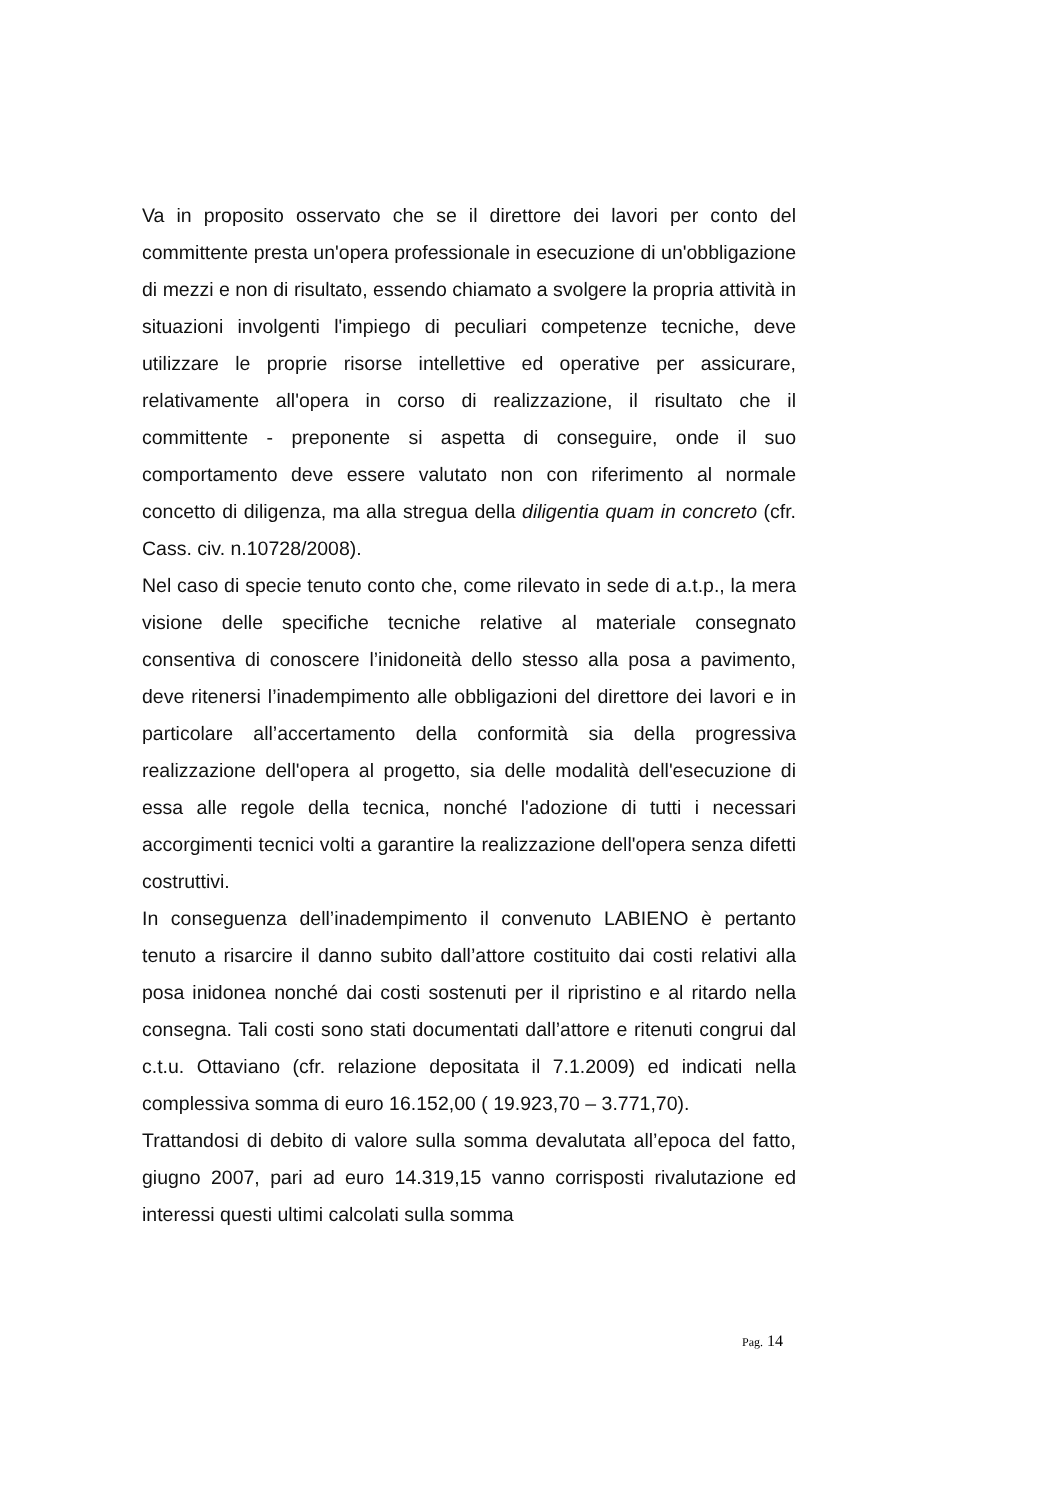Va in proposito osservato che se il direttore dei lavori per conto del committente presta un'opera professionale in esecuzione di un'obbligazione di mezzi e non di risultato, essendo chiamato a svolgere la propria attività in situazioni involgenti l'impiego di peculiari competenze tecniche, deve utilizzare le proprie risorse intellettive ed operative per assicurare, relativamente all'opera in corso di realizzazione, il risultato che il committente - preponente si aspetta di conseguire, onde il suo comportamento deve essere valutato non con riferimento al normale concetto di diligenza, ma alla stregua della diligentia quam in concreto (cfr. Cass. civ. n.10728/2008).
Nel caso di specie tenuto conto che, come rilevato in sede di a.t.p., la mera visione delle specifiche tecniche relative al materiale consegnato consentiva di conoscere l’inidoneità dello stesso alla posa a pavimento, deve ritenersi l’inadempimento alle obbligazioni del direttore dei lavori e in particolare all’accertamento della conformità sia della progressiva realizzazione dell'opera al progetto, sia delle modalità dell'esecuzione di essa alle regole della tecnica, nonché l'adozione di tutti i necessari accorgimenti tecnici volti a garantire la realizzazione dell'opera senza difetti costruttivi.
In conseguenza dell’inadempimento il convenuto LABIENO è pertanto tenuto a risarcire il danno subito dall’attore costituito dai costi relativi alla posa inidonea nonché dai costi sostenuti per il ripristino e al ritardo nella consegna. Tali costi sono stati documentati dall’attore e ritenuti congrui dal c.t.u. Ottaviano (cfr. relazione depositata il 7.1.2009) ed indicati nella complessiva somma di euro 16.152,00 ( 19.923,70 – 3.771,70).
Trattandosi di debito di valore sulla somma devalutata all’epoca del fatto, giugno 2007, pari ad euro 14.319,15 vanno corrisposti rivalutazione ed interessi questi ultimi calcolati sulla somma
Pag. 14